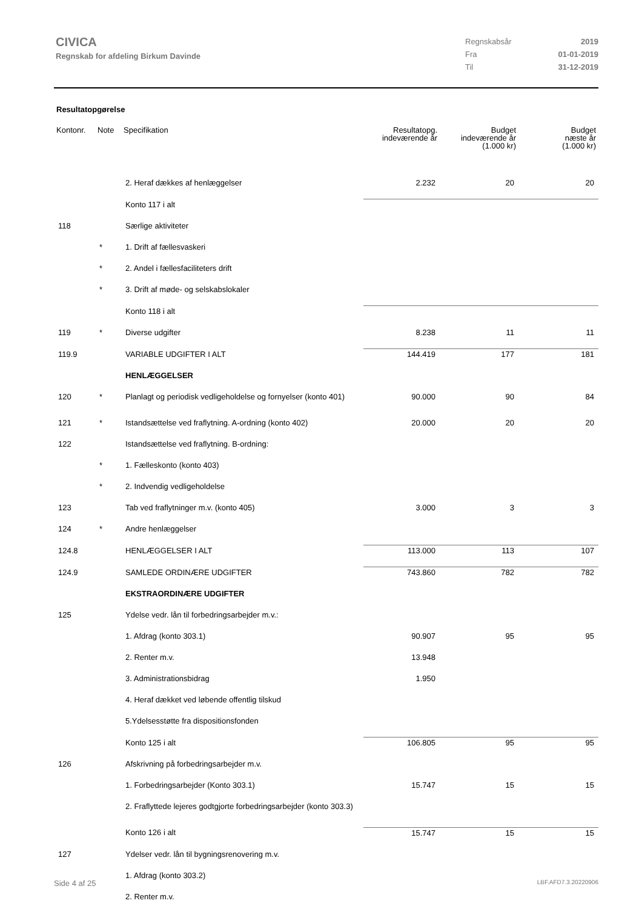CIVICA
Regnskab for afdeling Birkum Davinde
Regnskabsår 2019 Fra 01-01-2019 Til 31-12-2019
Resultatopgørelse
| Kontonr. | Note | Specifikation | Resultatopg. indeværende år | Budget indeværende år (1.000 kr) | Budget næste år (1.000 kr) |
| --- | --- | --- | --- | --- | --- |
| | | 2. Heraf dækkes af henlæggelser | 2.232 | 20 | 20 |
| | | Konto 117 i alt | | | |
| 118 | | Særlige aktiviteter | | | |
| | * | 1. Drift af fællesvaskeri | | | |
| | * | 2. Andel i fællesfaciliteters drift | | | |
| | * | 3. Drift af møde- og selskabslokaler | | | |
| | | Konto 118 i alt | | | |
| 119 | * | Diverse udgifter | 8.238 | 11 | 11 |
| 119.9 | | VARIABLE UDGIFTER I ALT | 144.419 | 177 | 181 |
| | | HENLÆGGELSER | | | |
| 120 | * | Planlagt og periodisk vedligeholdelse og fornyelser (konto 401) | 90.000 | 90 | 84 |
| 121 | * | Istandsættelse ved fraflytning. A-ordning (konto 402) | 20.000 | 20 | 20 |
| 122 | | Istandsættelse ved fraflytning. B-ordning: | | | |
| | * | 1. Fælleskonto (konto 403) | | | |
| | * | 2. Indvendig vedligeholdelse | | | |
| 123 | | Tab ved fraflytninger m.v. (konto 405) | 3.000 | 3 | 3 |
| 124 | * | Andre henlæggelser | | | |
| 124.8 | | HENLÆGGELSER I ALT | 113.000 | 113 | 107 |
| 124.9 | | SAMLEDE ORDINÆRE UDGIFTER | 743.860 | 782 | 782 |
| | | EKSTRAORDINÆRE UDGIFTER | | | |
| 125 | | Ydelse vedr. lån til forbedringsarbejder m.v.: | | | |
| | | 1. Afdrag (konto 303.1) | 90.907 | 95 | 95 |
| | | 2. Renter m.v. | 13.948 | | |
| | | 3. Administrationsbidrag | 1.950 | | |
| | | 4. Heraf dækket ved løbende offentlig tilskud | | | |
| | | 5.Ydelsesstøtte fra dispositionsfonden | | | |
| | | Konto 125 i alt | 106.805 | 95 | 95 |
| 126 | | Afskrivning på forbedringsarbejder m.v. | | | |
| | | 1. Forbedringsarbejder (Konto 303.1) | 15.747 | 15 | 15 |
| | | 2. Fraflyttede lejeres godtgjorte forbedringsarbejder (konto 303.3) | | | |
| | | Konto 126 i alt | 15.747 | 15 | 15 |
| 127 | | Ydelser vedr. lån til bygningsrenovering m.v. | | | |
| | | 1. Afdrag (konto 303.2) | | | |
| | | 2. Renter m.v. | | | |
Side 4 af 25 LBF.AFD7.3.20220906